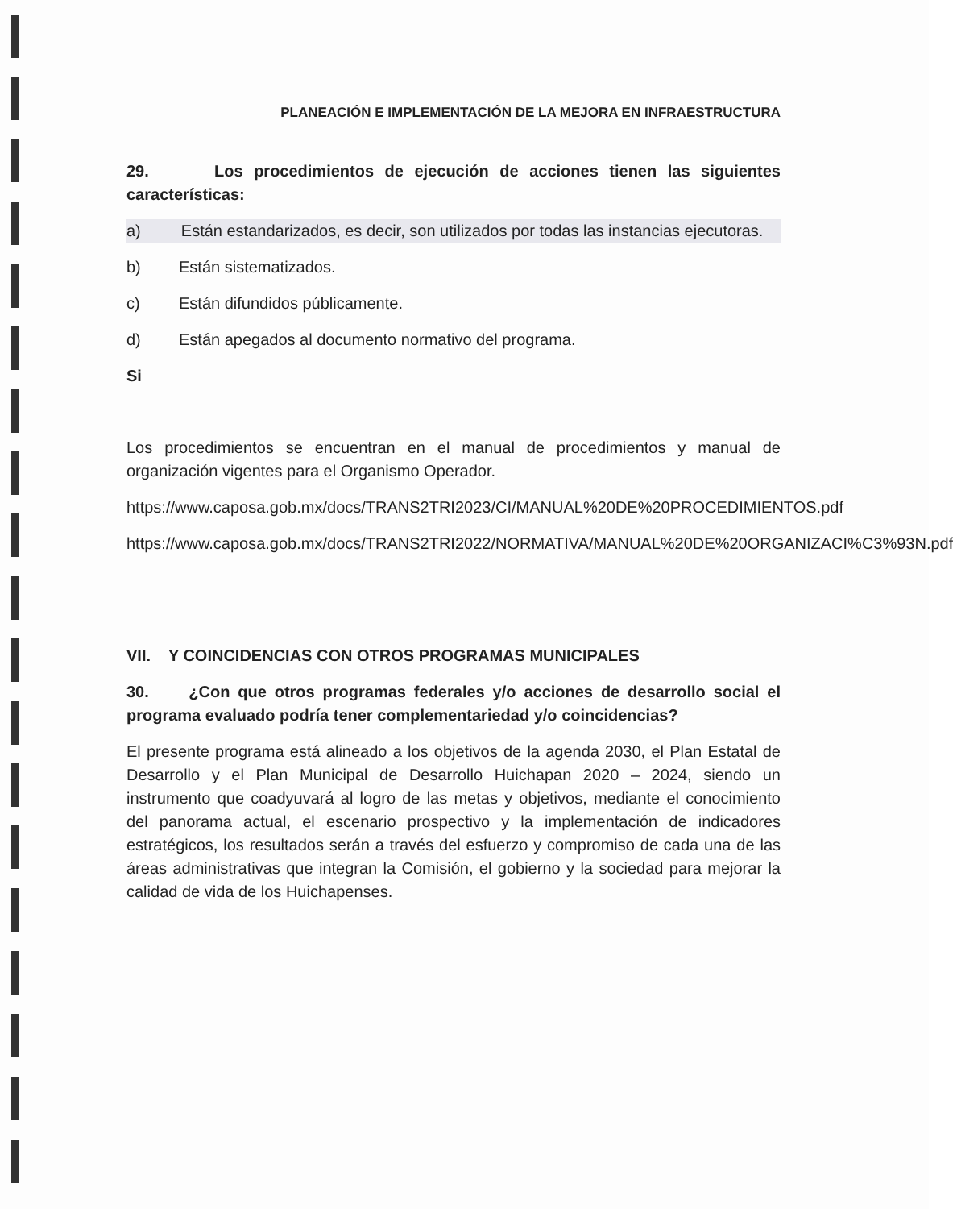PLANEACIÓN E IMPLEMENTACIÓN DE LA MEJORA EN INFRAESTRUCTURA
29. Los procedimientos de ejecución de acciones tienen las siguientes características:
a) Están estandarizados, es decir, son utilizados por todas las instancias ejecutoras.
b) Están sistematizados.
c) Están difundidos públicamente.
d) Están apegados al documento normativo del programa.
Si
Los procedimientos se encuentran en el manual de procedimientos y manual de organización vigentes para el Organismo Operador.
https://www.caposa.gob.mx/docs/TRANS2TRI2023/CI/MANUAL%20DE%20PROCEDIMIENTOS.pdf
https://www.caposa.gob.mx/docs/TRANS2TRI2022/NORMATIVA/MANUAL%20DE%20ORGANIZACI%C3%93N.pdf
VII. Y COINCIDENCIAS CON OTROS PROGRAMAS MUNICIPALES
30. ¿Con que otros programas federales y/o acciones de desarrollo social el programa evaluado podría tener complementariedad y/o coincidencias?
El presente programa está alineado a los objetivos de la agenda 2030, el Plan Estatal de Desarrollo y el Plan Municipal de Desarrollo Huichapan 2020 – 2024, siendo un instrumento que coadyuvará al logro de las metas y objetivos, mediante el conocimiento del panorama actual, el escenario prospectivo y la implementación de indicadores estratégicos, los resultados serán a través del esfuerzo y compromiso de cada una de las áreas administrativas que integran la Comisión, el gobierno y la sociedad para mejorar la calidad de vida de los Huichapenses.